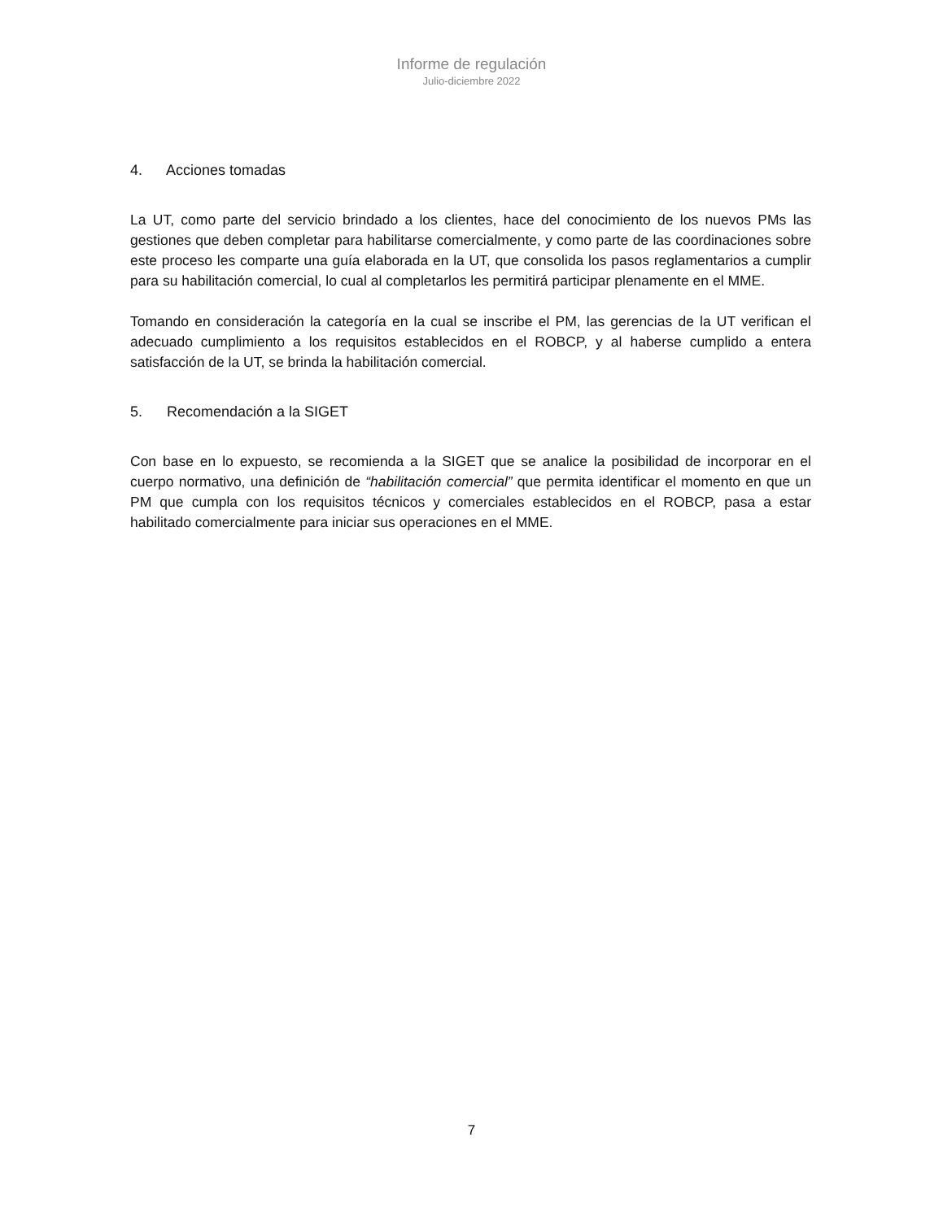Informe de regulación
Julio-diciembre 2022
4. Acciones tomadas
La UT, como parte del servicio brindado a los clientes, hace del conocimiento de los nuevos PMs las gestiones que deben completar para habilitarse comercialmente, y como parte de las coordinaciones sobre este proceso les comparte una guía elaborada en la UT, que consolida los pasos reglamentarios a cumplir para su habilitación comercial, lo cual al completarlos les permitirá participar plenamente en el MME.
Tomando en consideración la categoría en la cual se inscribe el PM, las gerencias de la UT verifican el adecuado cumplimiento a los requisitos establecidos en el ROBCP, y al haberse cumplido a entera satisfacción de la UT, se brinda la habilitación comercial.
5. Recomendación a la SIGET
Con base en lo expuesto, se recomienda a la SIGET que se analice la posibilidad de incorporar en el cuerpo normativo, una definición de “habilitación comercial” que permita identificar el momento en que un PM que cumpla con los requisitos técnicos y comerciales establecidos en el ROBCP, pasa a estar habilitado comercialmente para iniciar sus operaciones en el MME.
7